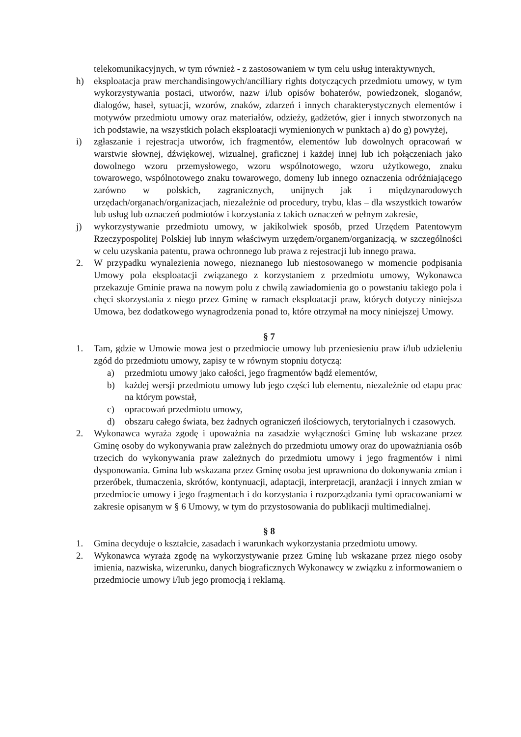telekomunikacyjnych, w tym również - z zastosowaniem w tym celu usług interaktywnych,
h) eksploatacja praw merchandisingowych/ancilliary rights dotyczących przedmiotu umowy, w tym wykorzystywania postaci, utworów, nazw i/lub opisów bohaterów, powiedzonek, sloganów, dialogów, haseł, sytuacji, wzorów, znaków, zdarzeń i innych charakterystycznych elementów i motywów przedmiotu umowy oraz materiałów, odzieży, gadżetów, gier i innych stworzonych na ich podstawie, na wszystkich polach eksploatacji wymienionych w punktach a) do g) powyżej,
i) zgłaszanie i rejestracja utworów, ich fragmentów, elementów lub dowolnych opracowań w warstwie słownej, dźwiękowej, wizualnej, graficznej i każdej innej lub ich połączeniach jako dowolnego wzoru przemysłowego, wzoru wspólnotowego, wzoru użytkowego, znaku towarowego, wspólnotowego znaku towarowego, domeny lub innego oznaczenia odróżniającego zarówno w polskich, zagranicznych, unijnych jak i międzynarodowych urzędach/organach/organizacjach, niezależnie od procedury, trybu, klas – dla wszystkich towarów lub usług lub oznaczeń podmiotów i korzystania z takich oznaczeń w pełnym zakresie,
j) wykorzystywanie przedmiotu umowy, w jakikolwiek sposób, przed Urzędem Patentowym Rzeczypospolitej Polskiej lub innym właściwym urzędem/organem/organizacją, w szczególności w celu uzyskania patentu, prawa ochronnego lub prawa z rejestracji lub innego prawa.
2. W przypadku wynalezienia nowego, nieznanego lub niestosowanego w momencie podpisania Umowy pola eksploatacji związanego z korzystaniem z przedmiotu umowy, Wykonawca przekazuje Gminie prawa na nowym polu z chwilą zawiadomienia go o powstaniu takiego pola i chęci skorzystania z niego przez Gminę w ramach eksploatacji praw, których dotyczy niniejsza Umowa, bez dodatkowego wynagrodzenia ponad to, które otrzymał na mocy niniejszej Umowy.
§ 7
1. Tam, gdzie w Umowie mowa jest o przedmiocie umowy lub przeniesieniu praw i/lub udzieleniu zgód do przedmiotu umowy, zapisy te w równym stopniu dotyczą:
a) przedmiotu umowy jako całości, jego fragmentów bądź elementów,
b) każdej wersji przedmiotu umowy lub jego części lub elementu, niezależnie od etapu prac na którym powstał,
c) opracowań przedmiotu umowy,
d) obszaru całego świata, bez żadnych ograniczeń ilościowych, terytorialnych i czasowych.
2. Wykonawca wyraża zgodę i upoważnia na zasadzie wyłączności Gminę lub wskazane przez Gminę osoby do wykonywania praw zależnych do przedmiotu umowy oraz do upoważniania osób trzecich do wykonywania praw zależnych do przedmiotu umowy i jego fragmentów i nimi dysponowania. Gmina lub wskazana przez Gminę osoba jest uprawniona do dokonywania zmian i przeróbek, tłumaczenia, skrótów, kontynuacji, adaptacji, interpretacji, aranżacji i innych zmian w przedmiocie umowy i jego fragmentach i do korzystania i rozporządzania tymi opracowaniami w zakresie opisanym w § 6 Umowy, w tym do przystosowania do publikacji multimedialnej.
§ 8
1. Gmina decyduje o kształcie, zasadach i warunkach wykorzystania przedmiotu umowy.
2. Wykonawca wyraża zgodę na wykorzystywanie przez Gminę lub wskazane przez niego osoby imienia, nazwiska, wizerunku, danych biograficznych Wykonawcy w związku z informowaniem o przedmiocie umowy i/lub jego promocją i reklamą.